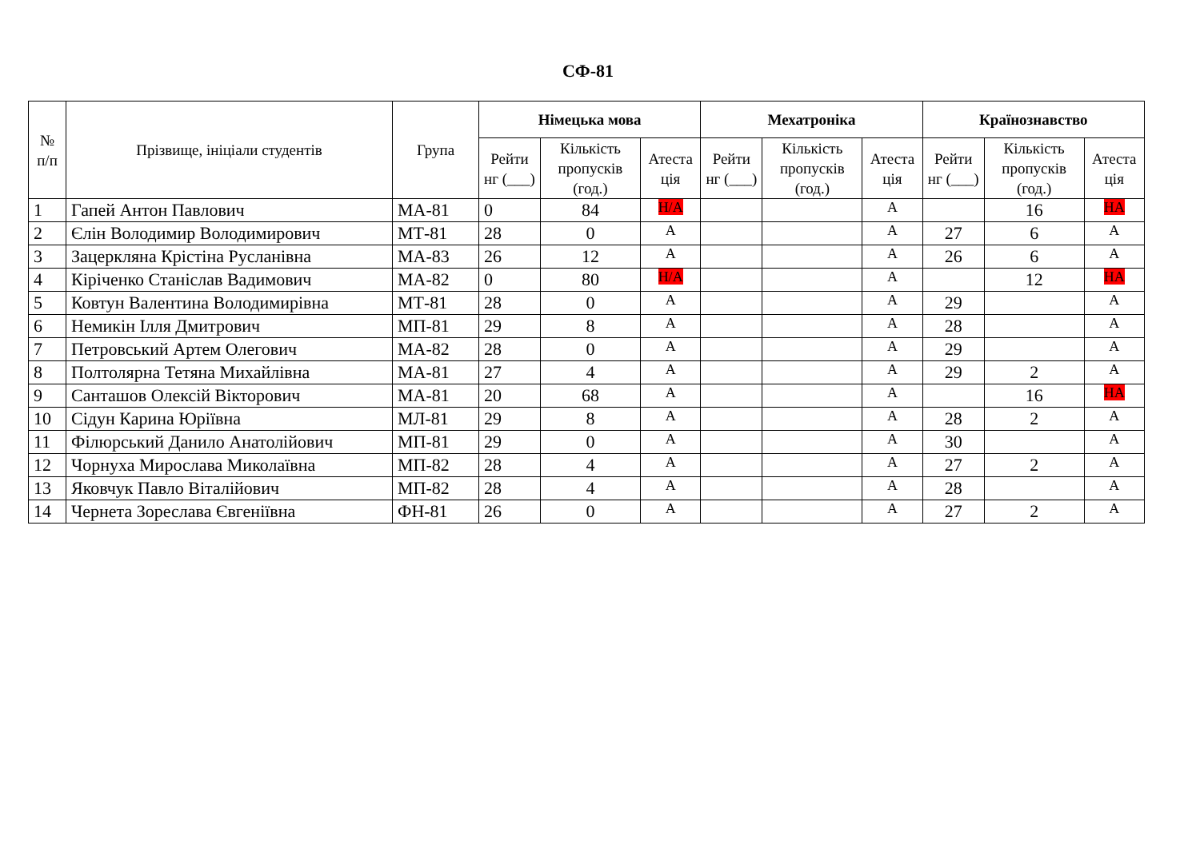СФ-81
| № п/п | Прізвище, ініціали студентів | Група | Німецька мова | | | Мехатроніка | | | Країнознавство | | |
| --- | --- | --- | --- | --- | --- | --- | --- | --- | --- | --- | --- |
| | | | Рейти нг (___) | Кількість пропусків (год.) | Атеста ція | Рейти нг (___) | Кількість пропусків (год.) | Атеста ція | Рейти нг (___) | Кількість пропусків (год.) | Атеста ція |
| 1 | Гапей Антон Павлович | МА-81 | 0 | 84 | Н/А | | | А | | 16 | НА |
| 2 | Єлін Володимир Володимирович | МТ-81 | 28 | 0 | А | | | А | 27 | 6 | А |
| 3 | Зацеркляна Крістіна Русланівна | МА-83 | 26 | 12 | А | | | А | 26 | 6 | А |
| 4 | Кіріченко Станіслав Вадимович | МА-82 | 0 | 80 | Н/А | | | А | | 12 | НА |
| 5 | Ковтун Валентина Володимирівна | МТ-81 | 28 | 0 | А | | | А | 29 | | А |
| 6 | Немикін Ілля Дмитрович | МП-81 | 29 | 8 | А | | | А | 28 | | А |
| 7 | Петровський Артем Олегович | МА-82 | 28 | 0 | А | | | А | 29 | | А |
| 8 | Полтолярна Тетяна Михайлівна | МА-81 | 27 | 4 | А | | | А | 29 | 2 | А |
| 9 | Санташов Олексій Вікторович | МА-81 | 20 | 68 | А | | | А | | 16 | НА |
| 10 | Сідун Карина Юріївна | МЛ-81 | 29 | 8 | А | | | А | 28 | 2 | А |
| 11 | Філюрський Данило Анатолійович | МП-81 | 29 | 0 | А | | | А | 30 | | А |
| 12 | Чорнуха Мирослава Миколаївна | МП-82 | 28 | 4 | А | | | А | 27 | 2 | А |
| 13 | Яковчук Павло Віталійович | МП-82 | 28 | 4 | А | | | А | 28 | | А |
| 14 | Чернета Зореслава Євгеніївна | ФН-81 | 26 | 0 | А | | | А | 27 | 2 | А |